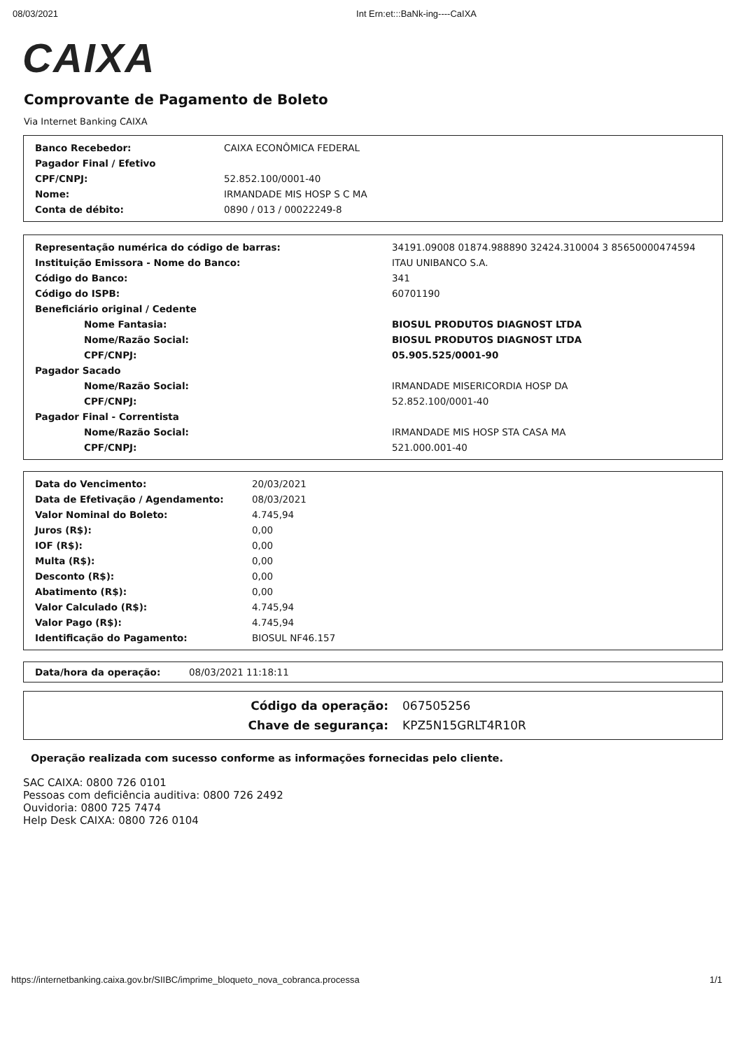08/03/2021 Int Ern:et:::BaNk-ing----CaIXA
CAIXA
Comprovante de Pagamento de Boleto
Via Internet Banking CAIXA
| Banco Recebedor: | CAIXA ECONÔMICA FEDERAL |
| Pagador Final / Efetivo | |
| CPF/CNPJ: | 52.852.100/0001-40 |
| Nome: | IRMANDADE MIS HOSP S C MA |
| Conta de débito: | 0890 / 013 / 00022249-8 |
| Representação numérica do código de barras: | 34191.09008 01874.988890 32424.310004 3 85650000474594 |
| Instituição Emissora - Nome do Banco: | ITAU UNIBANCO S.A. |
| Código do Banco: | 341 |
| Código do ISPB: | 60701190 |
| Beneficiário original / Cedente | |
| Nome Fantasia: | BIOSUL PRODUTOS DIAGNOST LTDA |
| Nome/Razão Social: | BIOSUL PRODUTOS DIAGNOST LTDA |
| CPF/CNPJ: | 05.905.525/0001-90 |
| Pagador Sacado | |
| Nome/Razão Social: | IRMANDADE MISERICORDIA HOSP DA |
| CPF/CNPJ: | 52.852.100/0001-40 |
| Pagador Final - Correntista | |
| Nome/Razão Social: | IRMANDADE MIS HOSP STA CASA MA |
| CPF/CNPJ: | 521.000.001-40 |
| Data do Vencimento: | 20/03/2021 |
| Data de Efetivação / Agendamento: | 08/03/2021 |
| Valor Nominal do Boleto: | 4.745,94 |
| Juros (R$): | 0,00 |
| IOF (R$): | 0,00 |
| Multa (R$): | 0,00 |
| Desconto (R$): | 0,00 |
| Abatimento (R$): | 0,00 |
| Valor Calculado (R$): | 4.745,94 |
| Valor Pago (R$): | 4.745,94 |
| Identificação do Pagamento: | BIOSUL NF46.157 |
| Data/hora da operação: | 08/03/2021 11:18:11 |
| Código da operação: | 067505256 |
| Chave de segurança: | KPZ5N15GRLT4R10R |
Operação realizada com sucesso conforme as informações fornecidas pelo cliente.
SAC CAIXA: 0800 726 0101
Pessoas com deficiência auditiva: 0800 726 2492
Ouvidoria: 0800 725 7474
Help Desk CAIXA: 0800 726 0104
https://internetbanking.caixa.gov.br/SIIBC/imprime_bloqueto_nova_cobranca.processa 1/1